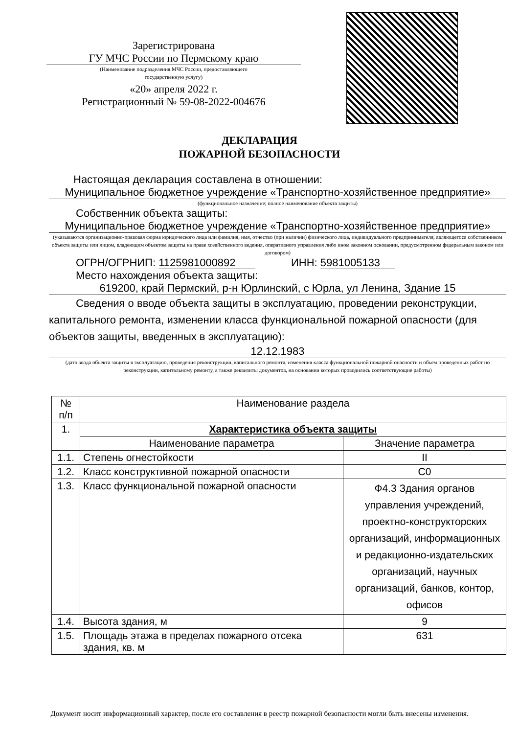Зарегистрирована
ГУ МЧС России по Пермскому краю
(Наименование подразделения МЧС России, предоставляющего
государственную услугу)
«20» апреля 2022 г.
Регистрационный № 59-08-2022-004676
ДЕКЛАРАЦИЯ
ПОЖАРНОЙ БЕЗОПАСНОСТИ
Настоящая декларация составлена в отношении:
Муниципальное бюджетное учреждение «Транспортно-хозяйственное предприятие»
(функциональное назначение; полное наименование объекта защиты)
Собственник объекта защиты:
Муниципальное бюджетное учреждение «Транспортно-хозяйственное предприятие»
(указываются организационно-правовая форма юридического лица или фамилия, имя, отчество (при наличии) физического лица, индивидуального предпринимателя, являющегося собственником объекта защиты или лицом, владеющим объектом защиты на праве хозяйственного ведения, оперативного управления либо ином законном основании, предусмотренном федеральным законом или договором)
ОГРН/ОГРНИП: 1125981000892 ИНН: 5981005133
Место нахождения объекта защиты:
619200, край Пермский, р-н Юрлинский, с Юрла, ул Ленина, Здание 15
Сведения о вводе объекта защиты в эксплуатацию, проведении реконструкции, капитального ремонта, изменении класса функциональной пожарной опасности (для объектов защиты, введенных в эксплуатацию):
12.12.1983
(дата ввода объекта защиты в эксплуатацию, проведения реконструкции, капитального ремонта, изменения класса функциональной пожарной опасности и объем проведенных работ по реконструкции, капитальному ремонту, а также реквизиты документов, на основании которых проводились соответствующие работы)
| № п/п | Наименование раздела | |
| --- | --- | --- |
| 1. | Характеристика объекта защиты | |
| | Наименование параметра | Значение параметра |
| 1.1. | Степень огнестойкости | II |
| 1.2. | Класс конструктивной пожарной опасности | С0 |
| 1.3. | Класс функциональной пожарной опасности | Ф4.3 Здания органов управления учреждений, проектно-конструкторских организаций, информационных и редакционно-издательских организаций, научных организаций, банков, контор, офисов |
| 1.4. | Высота здания, м | 9 |
| 1.5. | Площадь этажа в пределах пожарного отсека здания, кв. м | 631 |
Документ носит информационный характер, после его составления в реестр пожарной безопасности могли быть внесены изменения.